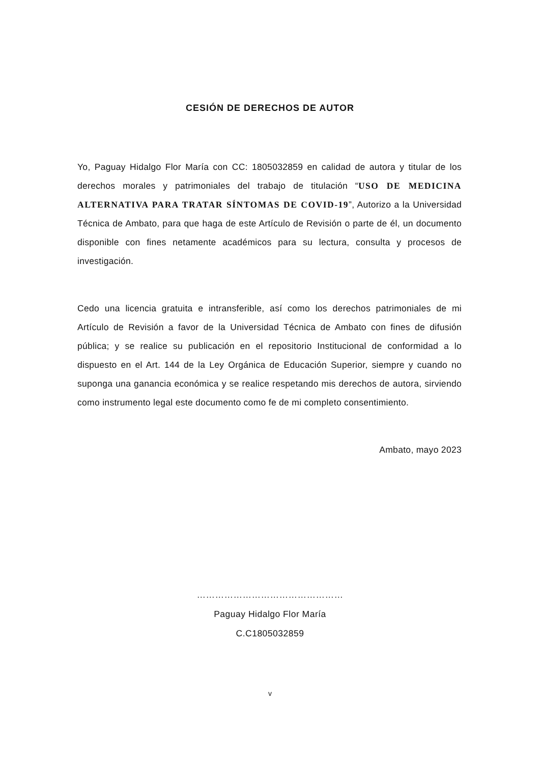CESIÓN DE DERECHOS DE AUTOR
Yo, Paguay Hidalgo Flor María con CC: 1805032859 en calidad de autora y titular de los derechos morales y patrimoniales del trabajo de titulación “USO DE MEDICINA ALTERNATIVA PARA TRATAR SÍNTOMAS DE COVID-19”, Autorizo a la Universidad Técnica de Ambato, para que haga de este Artículo de Revisión o parte de él, un documento disponible con fines netamente académicos para su lectura, consulta y procesos de investigación.
Cedo una licencia gratuita e intransferible, así como los derechos patrimoniales de mi Artículo de Revisión a favor de la Universidad Técnica de Ambato con fines de difusión pública; y se realice su publicación en el repositorio Institucional de conformidad a lo dispuesto en el Art. 144 de la Ley Orgánica de Educación Superior, siempre y cuando no suponga una ganancia económica y se realice respetando mis derechos de autora, sirviendo como instrumento legal este documento como fe de mi completo consentimiento.
Ambato, mayo 2023
…………………………………………
Paguay Hidalgo Flor María
C.C1805032859
v